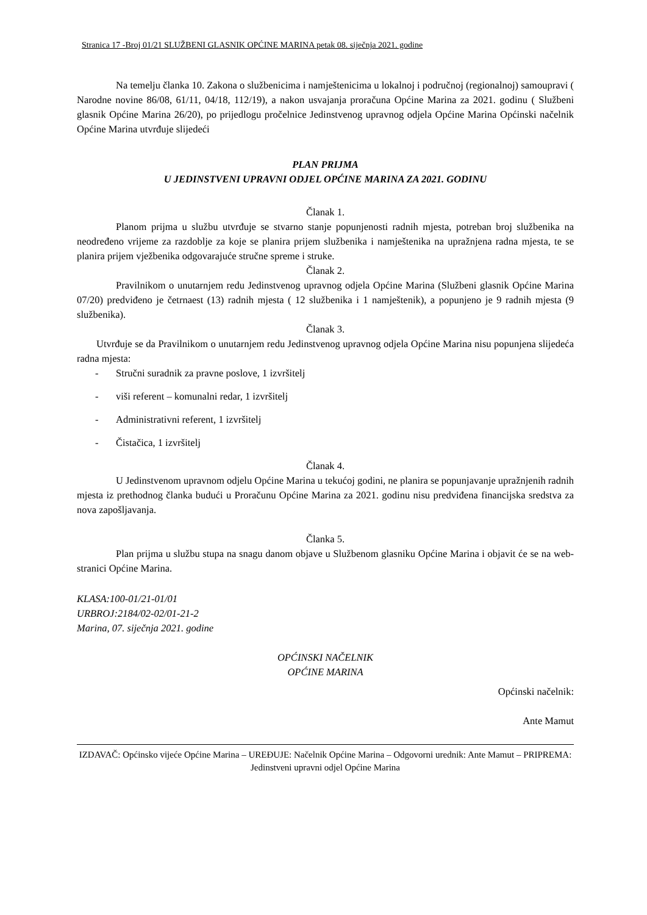Stranica 17 -Broj 01/21 SLUŽBENI GLASNIK OPĆINE MARINA petak 08. siječnja 2021. godine
Na temelju članka 10. Zakona o službenicima i namještenicima u lokalnoj i područnoj (regionalnoj) samoupravi ( Narodne novine 86/08, 61/11, 04/18, 112/19), a nakon usvajanja proračuna Općine Marina za 2021. godinu ( Službeni glasnik Općine Marina 26/20), po prijedlogu pročelnice Jedinstvenog upravnog odjela Općine Marina Općinski načelnik Općine Marina utvrđuje slijedeći
PLAN PRIJMA
U JEDINSTVENI UPRAVNI ODJEL OPĆINE MARINA ZA 2021. GODINU
Članak 1.
Planom prijma u službu utvrđuje se stvarno stanje popunjenosti radnih mjesta, potreban broj službenika na neodređeno vrijeme za razdoblje za koje se planira prijem službenika i namještenika na upražnjena radna mjesta, te se planira prijem vježbenika odgovarajuće stručne spreme i struke.
Članak 2.
Pravilnikom o unutarnjem redu Jedinstvenog upravnog odjela Općine Marina (Službeni glasnik Općine Marina 07/20) predviđeno je četrnaest (13) radnih mjesta ( 12 službenika i 1 namještenik), a popunjeno je 9 radnih mjesta (9 službenika).
Članak 3.
Utvrđuje se da Pravilnikom o unutarnjem redu Jedinstvenog upravnog odjela Općine Marina nisu popunjena slijedeća radna mjesta:
- Stručni suradnik za pravne poslove, 1 izvršitelj
- viši referent – komunalni redar, 1 izvršitelj
- Administrativni referent, 1 izvršitelj
- Čistačica, 1 izvršitelj
Članak 4.
U Jedinstvenom upravnom odjelu Općine Marina u tekućoj godini, ne planira se popunjavanje upražnjenih radnih mjesta iz prethodnog članka budući u Proračunu Općine Marina za 2021. godinu nisu predviđena financijska sredstva za nova zapošljavanja.
Članka 5.
Plan prijma u službu stupa na snagu danom objave u Službenom glasniku Općine Marina i objavit će se na web-stranici Općine Marina.
KLASA:100-01/21-01/01
URBROJ:2184/02-02/01-21-2
Marina, 07. siječnja 2021. godine
OPĆINSKI NAČELNIK
OPĆINE MARINA
Općinski načelnik:
Ante Mamut
IZDAVAČ: Općinsko vijeće Općine Marina – UREĐUJE: Načelnik Općine Marina – Odgovorni urednik: Ante Mamut – PRIPREMA: Jedinstveni upravni odjel Općine Marina